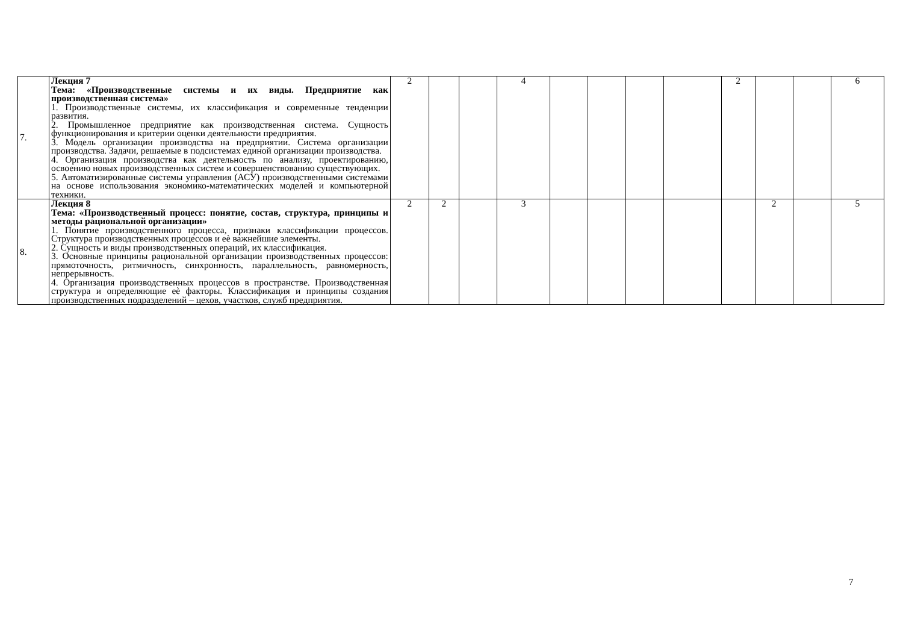| 7. | Лекция 7 Тема: «Производственные системы и их виды. Предприятие как производственная система» 1. Производственные системы, их классификация и современные тенденции развития. 2. Промышленное предприятие как производственная система. Сущность функционирования и критерии оценки деятельности предприятия. 3. Модель организации производства на предприятии. Система организации производства. Задачи, решаемые в подсистемах единой организации производства. 4. Организация производства как деятельность по анализу, проектированию, освоению новых производственных систем и совершенствованию существующих. 5. Автоматизированные системы управления (АСУ) производственными системами на основе использования экономико-математических моделей и компьютерной техники. | 2 | | | 4 | | | | | 2 | | | 6 |
| 8. | Лекция 8 Тема: «Производственный процесс: понятие, состав, структура, принципы и методы рациональной организации» 1. Понятие производственного процесса, признаки классификации процессов. Структура производственных процессов и еѐ важнейшие элементы. 2. Сущность и виды производственных операций, их классификация. 3. Основные принципы рациональной организации производственных процессов: прямоточность, ритмичность, синхронность, параллельность, равномерность, непрерывность. 4. Организация производственных процессов в пространстве. Производственная структура и определяющие еѐ факторы. Классификация и принципы создания производственных подразделений – цехов, участков, служб предприятия. | 2 | 2 | | 3 | | | | | | 2 | | 5 |
7